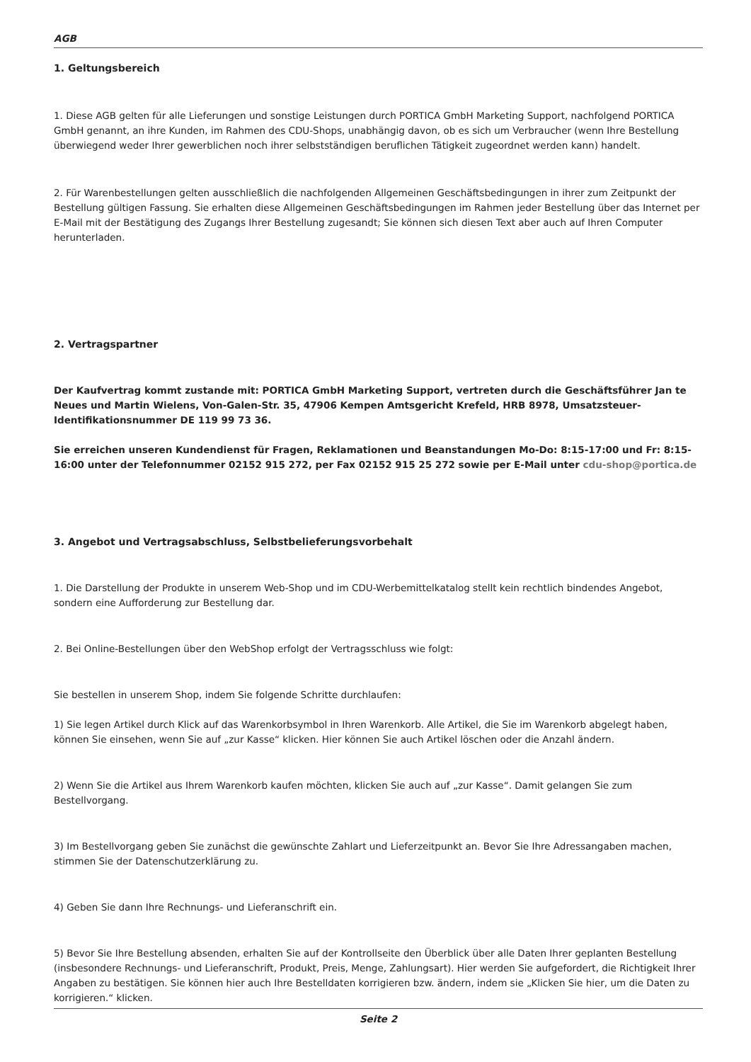AGB
1. Geltungsbereich
1. Diese AGB gelten für alle Lieferungen und sonstige Leistungen durch PORTICA GmbH Marketing Support, nachfolgend PORTICA GmbH genannt, an ihre Kunden, im Rahmen des CDU-Shops, unabhängig davon, ob es sich um Verbraucher (wenn Ihre Bestellung überwiegend weder Ihrer gewerblichen noch ihrer selbstständigen beruflichen Tätigkeit zugeordnet werden kann) handelt.
2. Für Warenbestellungen gelten ausschließlich die nachfolgenden Allgemeinen Geschäftsbedingungen in ihrer zum Zeitpunkt der Bestellung gültigen Fassung. Sie erhalten diese Allgemeinen Geschäftsbedingungen im Rahmen jeder Bestellung über das Internet per E-Mail mit der Bestätigung des Zugangs Ihrer Bestellung zugesandt; Sie können sich diesen Text aber auch auf Ihren Computer herunterladen.
2. Vertragspartner
Der Kaufvertrag kommt zustande mit: PORTICA GmbH Marketing Support, vertreten durch die Geschäftsführer Jan te Neues und Martin Wielens, Von-Galen-Str. 35, 47906 Kempen Amtsgericht Krefeld, HRB 8978, Umsatzsteuer-Identifikationsnummer DE 119 99 73 36.
Sie erreichen unseren Kundendienst für Fragen, Reklamationen und Beanstandungen Mo-Do: 8:15-17:00 und Fr: 8:15-16:00 unter der Telefonnummer 02152 915 272, per Fax 02152 915 25 272 sowie per E-Mail unter cdu-shop@portica.de
3. Angebot und Vertragsabschluss, Selbstbelieferungsvorbehalt
1. Die Darstellung der Produkte in unserem Web-Shop und im CDU-Werbemittelkatalog stellt kein rechtlich bindendes Angebot, sondern eine Aufforderung zur Bestellung dar.
2. Bei Online-Bestellungen über den WebShop erfolgt der Vertragsschluss wie folgt:
Sie bestellen in unserem Shop, indem Sie folgende Schritte durchlaufen:
1) Sie legen Artikel durch Klick auf das Warenkorbsymbol in Ihren Warenkorb. Alle Artikel, die Sie im Warenkorb abgelegt haben, können Sie einsehen, wenn Sie auf „zur Kasse“ klicken. Hier können Sie auch Artikel löschen oder die Anzahl ändern.
2) Wenn Sie die Artikel aus Ihrem Warenkorb kaufen möchten, klicken Sie auch auf „zur Kasse“. Damit gelangen Sie zum Bestellvorgang.
3) Im Bestellvorgang geben Sie zunächst die gewünschte Zahlart und Lieferzeitpunkt an. Bevor Sie Ihre Adressangaben machen, stimmen Sie der Datenschutzerklärung zu.
4) Geben Sie dann Ihre Rechnungs- und Lieferanschrift ein.
5) Bevor Sie Ihre Bestellung absenden, erhalten Sie auf der Kontrollseite den Überblick über alle Daten Ihrer geplanten Bestellung (insbesondere Rechnungs- und Lieferanschrift, Produkt, Preis, Menge, Zahlungsart). Hier werden Sie aufgefordert, die Richtigkeit Ihrer Angaben zu bestätigen. Sie können hier auch Ihre Bestelldaten korrigieren bzw. ändern, indem sie „Klicken Sie hier, um die Daten zu korrigieren.“ klicken.
Seite 2